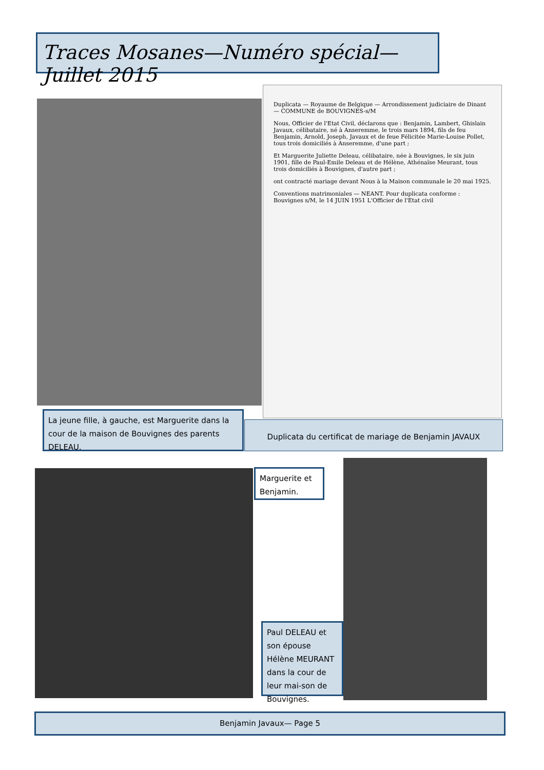Traces Mosanes—Numéro spécial—Juillet 2015
Duplicata — Royaume de Belgique — Arrondissement judiciaire de Dinant — COMMUNE de BOUVIGNES-s/M
Nous, Officier de l'Etat Civil, déclarons que : Benjamin, Lambert, Ghislain Javaux, célibataire, né à Anseremme, le trois mars 1894, fils de feu Benjamin, Arnold, Joseph, Javaux et de feue Félicitée Marie-Louise Pollet, tous trois domiciliés à Anseremme, d'une part ;
Et Marguerite Juliette Deleau, célibataire, née à Bouvignes, le six juin 1901, fille de Paul-Emile Deleau et de Hélène, Athénaïse Meurant, tous trois domiciliés à Bouvignes, d'autre part ;
ont contracté mariage devant Nous à la Maison communale le 20 mai 1925.
Conventions matrimoniales — NEANT. Pour duplicata conforme : Bouvignes s/M, le 14 JUIN 1951 L'Officier de l'Etat civil
La jeune fille, à gauche, est Marguerite dans la cour de la maison de Bouvignes des parents DELEAU.
Duplicata du certificat de mariage de Benjamin JAVAUX
Marguerite et Benjamin.
Paul DELEAU et son épouse Hélène MEURANT dans la cour de leur mai-son de Bouvignes.
Benjamin Javaux— Page 5